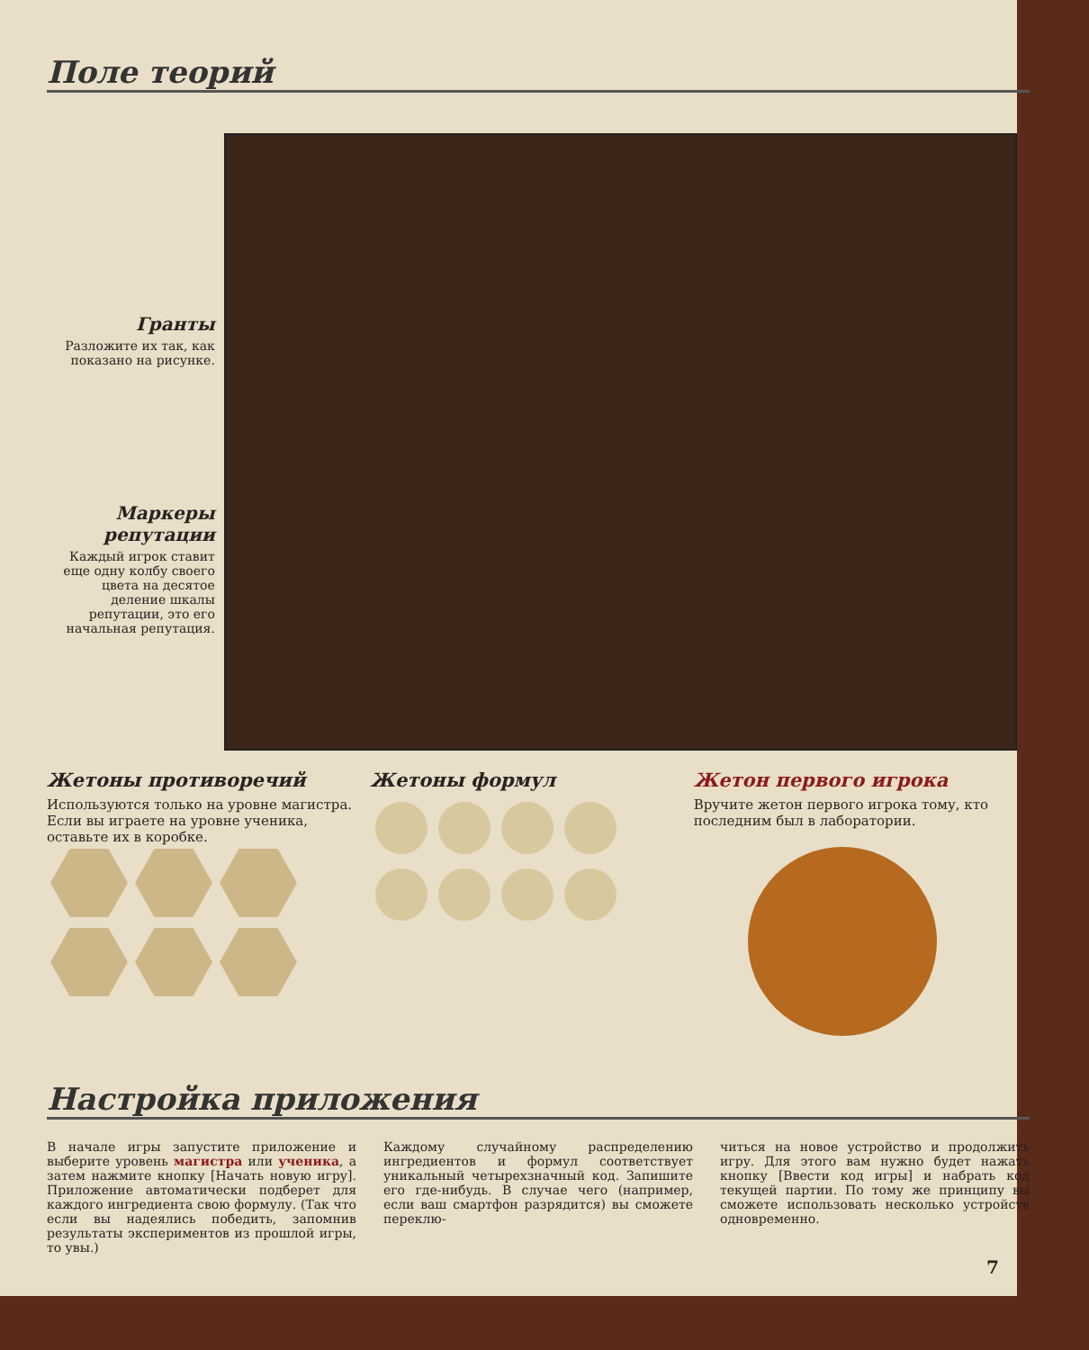Поле теорий
Гранты
Разложите их так, как показано на рисунке.
Маркеры репутации
Каждый игрок ставит еще одну колбу своего цвета на десятое деление шкалы репутации, это его начальная репутация.
Жетоны противоречий
Используются только на уровне магистра. Если вы играете на уровне ученика, оставьте их в коробке.
Жетоны формул
Жетон первого игрока
Вручите жетон первого игрока тому, кто последним был в лаборатории.
Настройка приложения
В начале игры запустите приложение и выберите уровень магистра или ученика, а затем нажмите кнопку [Начать новую игру]. Приложение автоматически подберет для каждого ингредиента свою формулу. (Так что если вы надеялись победить, запомнив результаты экспериментов из прошлой игры, то увы.)
Каждому случайному распределению ингредиентов и формул соответствует уникальный четырехзначный код. Запишите его где-нибудь. В случае чего (например, если ваш смартфон разрядится) вы сможете переклю-
читься на новое устройство и продолжить игру. Для этого вам нужно будет нажать кнопку [Ввести код игры] и набрать код текущей партии. По тому же принципу вы сможете использовать несколько устройств одновременно.
7